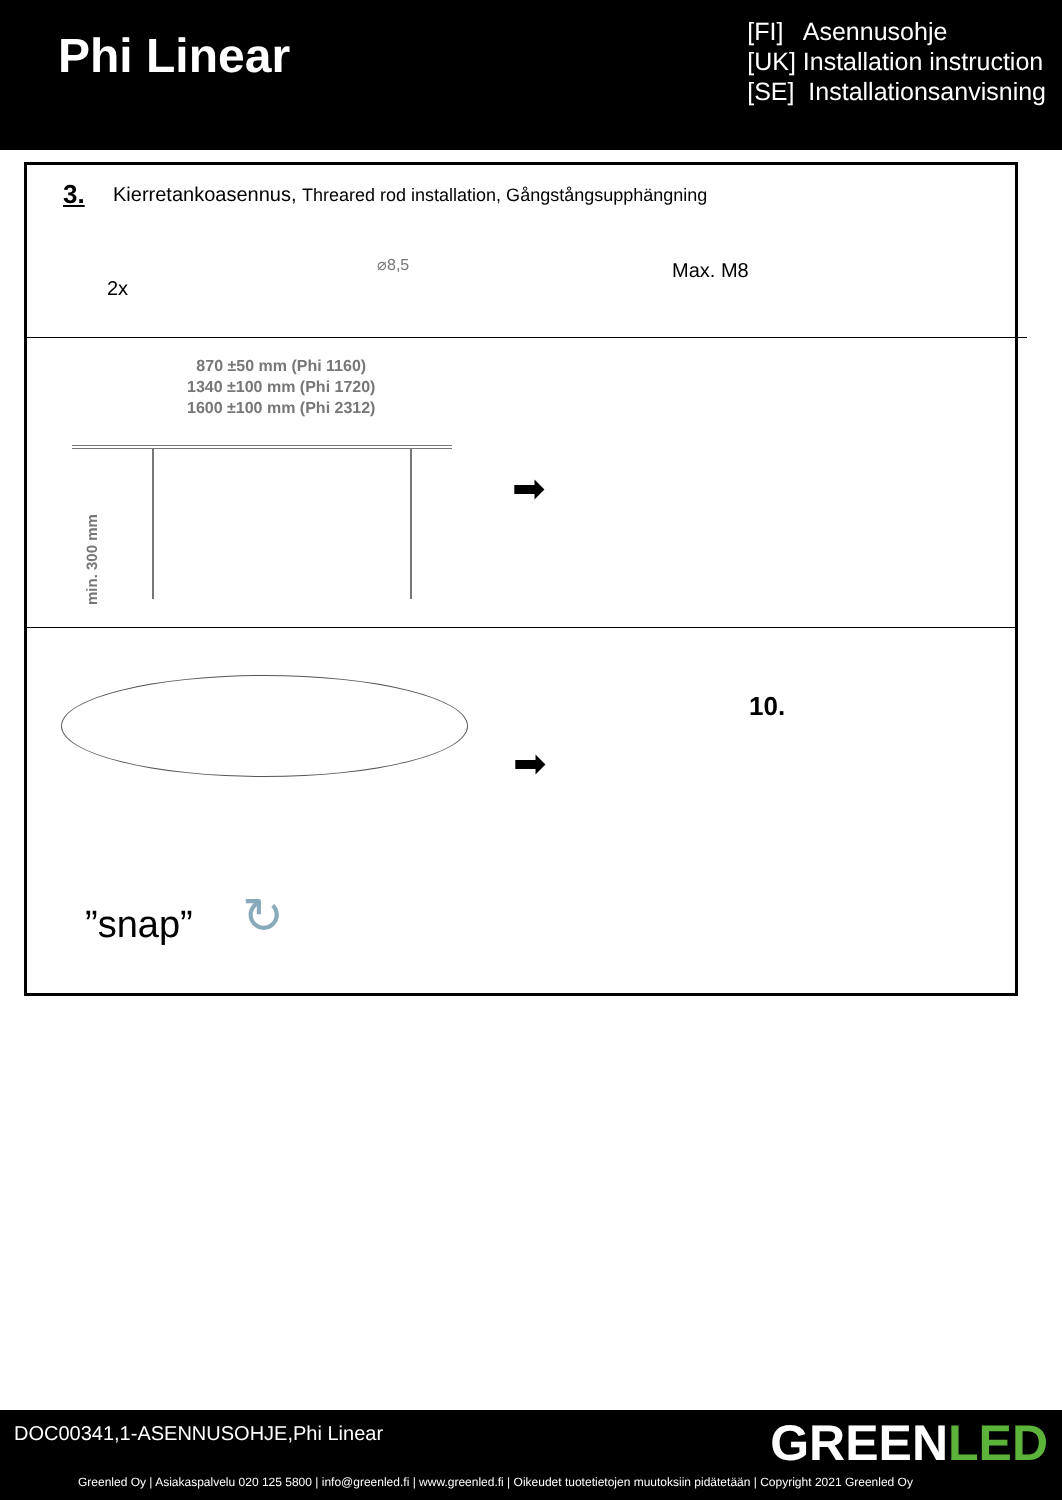Phi Linear
[FI] Asennusohje
[UK] Installation instruction
[SE] Installationsanvisning
3.
Kierretankoasennus, Threared rod installation, Gångstångsupphängning
2x
⌀8,5 Max. M8
870 ±50 mm (Phi 1160)
1340 ±100 mm (Phi 1720)
1600 ±100 mm (Phi 2312)
min. 300 mm
➡
➡
10.
”snap” ↻
DOC00341,1-ASENNUSOHJE,Phi Linear
GREENLED
Greenled Oy | Asiakaspalvelu 020 125 5800 | info@greenled.fi | www.greenled.fi | Oikeudet tuotetietojen muutoksiin pidätetään | Copyright 2021 Greenled Oy